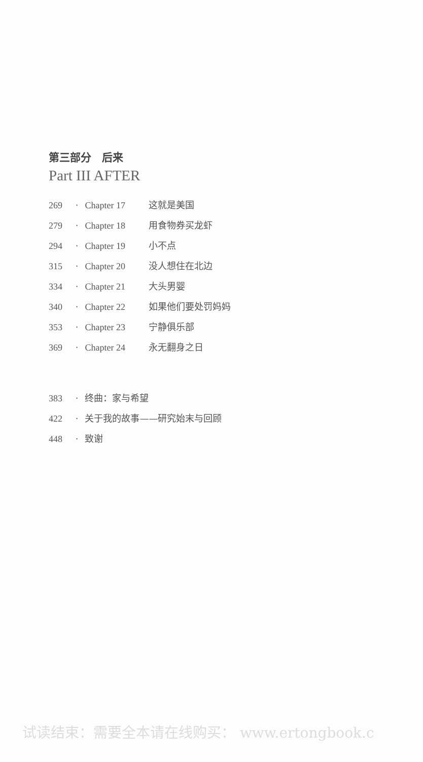第三部分　后来
Part III AFTER
269 · Chapter 17 这就是美国
279 · Chapter 18 用食物券买龙虾
294 · Chapter 19 小不点
315 · Chapter 20 没人想住在北边
334 · Chapter 21 大头男婴
340 · Chapter 22 如果他们要处罚妈妈
353 · Chapter 23 宁静俱乐部
369 · Chapter 24 永无翻身之日
383 · 终曲：家与希望
422 · 关于我的故事——研究始末与回顾
448 · 致谢
试读结束：需要全本请在线购买： www.ertongbook.c